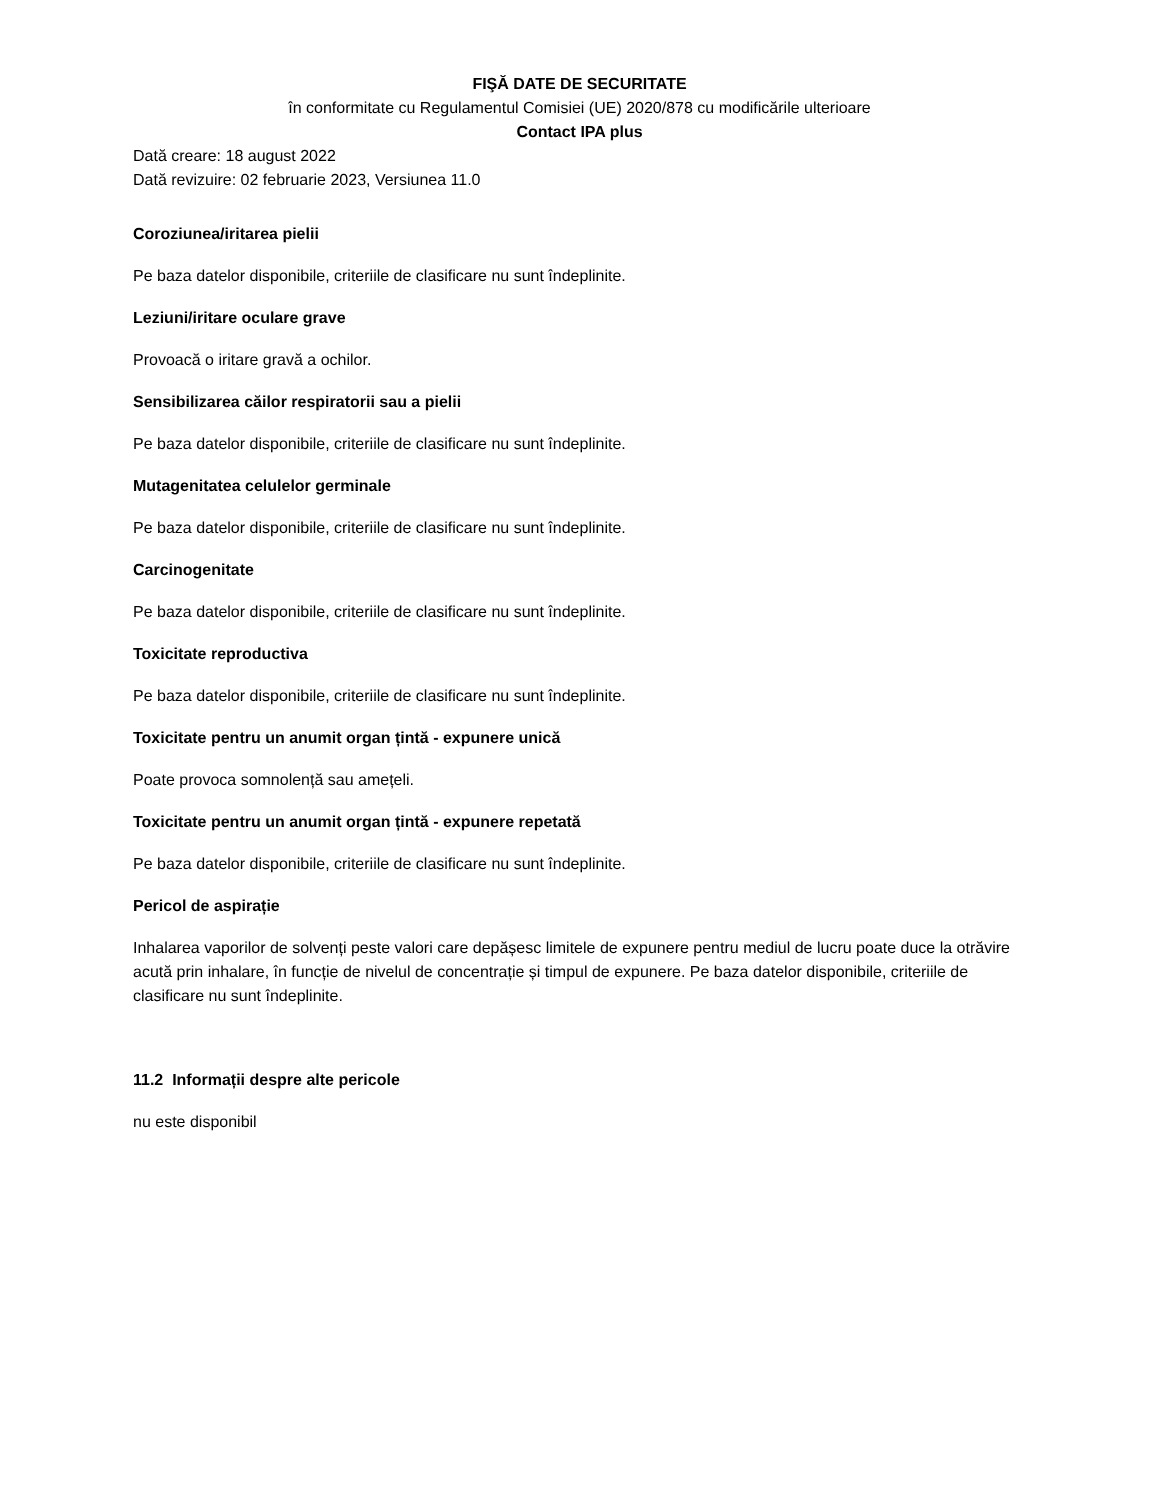FIŞĂ DATE DE SECURITATE
în conformitate cu Regulamentul Comisiei (UE) 2020/878 cu modificările ulterioare
Contact IPA plus
Dată creare: 18 august 2022
Dată revizuire: 02 februarie 2023, Versiunea 11.0
Coroziunea/iritarea pielii
Pe baza datelor disponibile, criteriile de clasificare nu sunt îndeplinite.
Leziuni/iritare oculare grave
Provoacă o iritare gravă a ochilor.
Sensibilizarea căilor respiratorii sau a pielii
Pe baza datelor disponibile, criteriile de clasificare nu sunt îndeplinite.
Mutagenitatea celulelor germinale
Pe baza datelor disponibile, criteriile de clasificare nu sunt îndeplinite.
Carcinogenitate
Pe baza datelor disponibile, criteriile de clasificare nu sunt îndeplinite.
Toxicitate reproductiva
Pe baza datelor disponibile, criteriile de clasificare nu sunt îndeplinite.
Toxicitate pentru un anumit organ țintă - expunere unică
Poate provoca somnolență sau amețeli.
Toxicitate pentru un anumit organ țintă - expunere repetată
Pe baza datelor disponibile, criteriile de clasificare nu sunt îndeplinite.
Pericol de aspirație
Inhalarea vaporilor de solvenți peste valori care depășesc limitele de expunere pentru mediul de lucru poate duce la otrăvire acută prin inhalare, în funcție de nivelul de concentrație și timpul de expunere. Pe baza datelor disponibile, criteriile de clasificare nu sunt îndeplinite.
11.2 Informații despre alte pericole
nu este disponibil